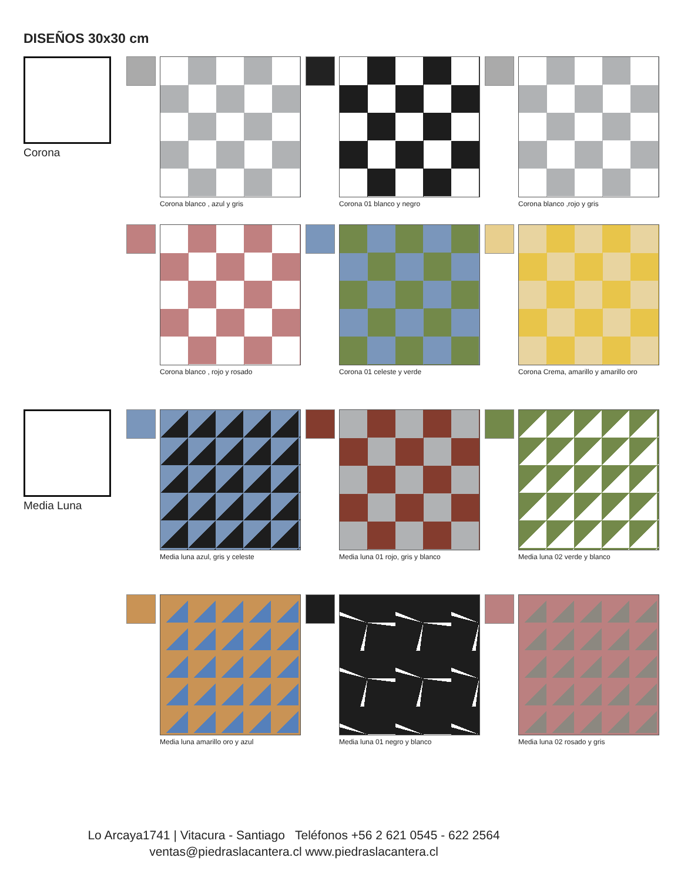DISEÑOS 30x30 cm
Corona
Corona blanco , azul y gris Corona 01 blanco y negro Corona blanco ,rojo y gris
Corona blanco , rojo y rosado Corona 01 celeste y verde Corona Crema, amarillo y amarillo oro
Media Luna
Media luna azul, gris y celeste Media luna 01 rojo, gris y blanco
Media luna 02 verde y blanco
Media luna amarillo oro y azul Media luna 01 negro y blanco Media luna 02 rosado y gris
Lo Arcaya1741 | Vitacura - Santiago Teléfonos +56 2 621 0545 - 622 2564
ventas@piedraslacantera.cl www.piedraslacantera.cl